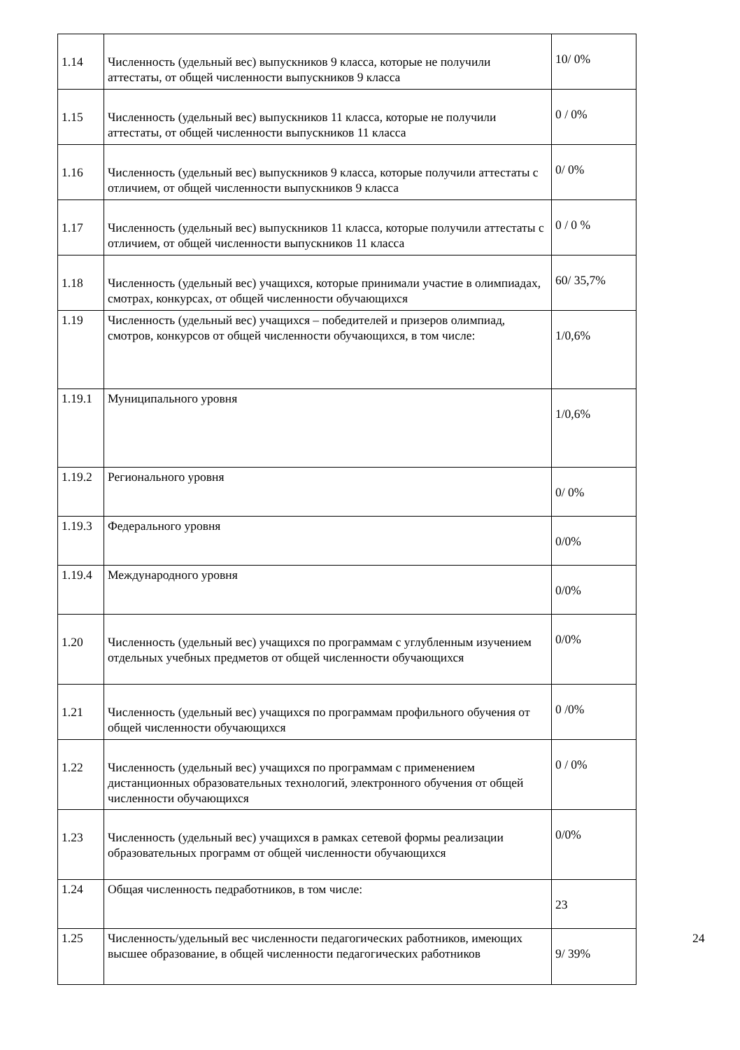| 1.14 | Численность (удельный вес) выпускников 9 класса, которые не получили аттестаты, от общей численности выпускников 9 класса | 10/ 0% |
| 1.15 | Численность (удельный вес) выпускников 11 класса, которые не получили аттестаты, от общей численности выпускников 11 класса | 0 / 0% |
| 1.16 | Численность (удельный вес) выпускников 9 класса, которые получили аттестаты с отличием, от общей численности выпускников 9 класса | 0/ 0% |
| 1.17 | Численность (удельный вес) выпускников 11 класса, которые получили аттестаты с отличием, от общей численности выпускников 11 класса | 0 / 0 % |
| 1.18 | Численность (удельный вес) учащихся, которые принимали участие в олимпиадах, смотрах, конкурсах, от общей численности обучающихся | 60/ 35,7% |
| 1.19 | Численность (удельный вес) учащихся – победителей и призеров олимпиад, смотров, конкурсов от общей численности обучающихся, в том числе: | 1/0,6% |
| 1.19.1 | Муниципального уровня | 1/0,6% |
| 1.19.2 | Регионального уровня | 0/ 0% |
| 1.19.3 | Федерального уровня | 0/0% |
| 1.19.4 | Международного уровня | 0/0% |
| 1.20 | Численность (удельный вес) учащихся по программам с углубленным изучением отдельных учебных предметов от общей численности обучающихся | 0/0% |
| 1.21 | Численность (удельный вес) учащихся по программам профильного обучения от общей численности обучающихся | 0 /0% |
| 1.22 | Численность (удельный вес) учащихся по программам с применением дистанционных образовательных технологий, электронного обучения от общей численности обучающихся | 0 / 0% |
| 1.23 | Численность (удельный вес) учащихся в рамках сетевой формы реализации образовательных программ от общей численности обучающихся | 0/0% |
| 1.24 | Общая численность педработников, в том числе: | 23 |
| 1.25 | Численность/удельный вес численности педагогических работников, имеющих высшее образование, в общей численности педагогических работников | 9/ 39% |
24